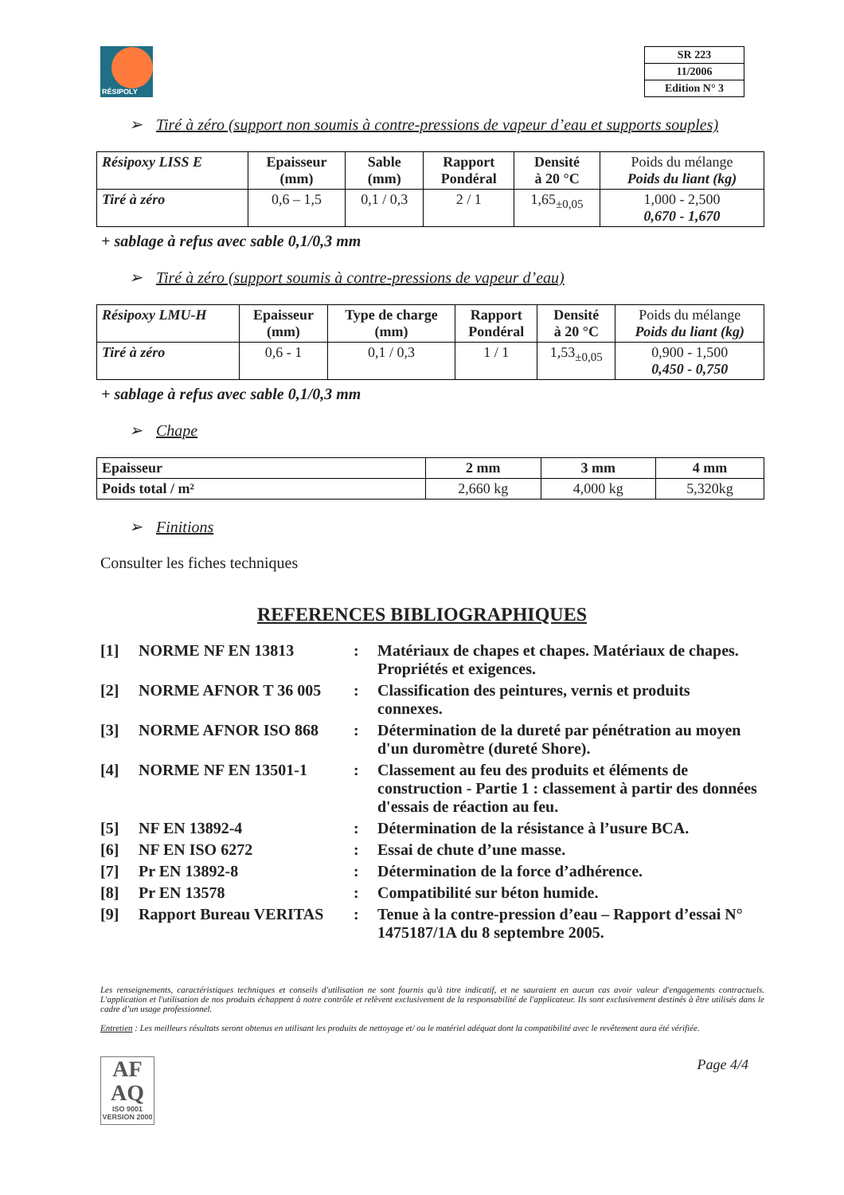RÉSIPOLY
| SR 223 |
| 11/2006 |
| Edition N° 3 |
➢ Tiré à zéro (support non soumis à contre-pressions de vapeur d’eau et supports souples)
| Résipoxy LISS E | Epaisseur (mm) | Sable (mm) | Rapport Pondéral | Densité à 20 °C | Poids du mélange Poids du liant (kg) |
| --- | --- | --- | --- | --- | --- |
| Tiré à zéro | 0,6 – 1,5 | 0,1 / 0,3 | 2 / 1 | 1,65<sub>±0,05</sub> | 1,000 - 2,500 0,670 - 1,670 |
+ sablage à refus avec sable 0,1/0,3 mm
➢ Tiré à zéro (support soumis à contre-pressions de vapeur d’eau)
| Résipoxy LMU-H | Epaisseur (mm) | Type de charge (mm) | Rapport Pondéral | Densité à 20 °C | Poids du mélange Poids du liant (kg) |
| --- | --- | --- | --- | --- | --- |
| Tiré à zéro | 0,6 - 1 | 0,1 / 0,3 | 1 / 1 | 1,53<sub>±0,05</sub> | 0,900 - 1,500 0,450 - 0,750 |
+ sablage à refus avec sable 0,1/0,3 mm
➢ Chape
| Epaisseur | 2 mm | 3 mm | 4 mm |
| --- | --- | --- | --- |
| Poids total / m² | 2,660 kg | 4,000 kg | 5,320kg |
➢ Finitions
Consulter les fiches techniques
REFERENCES BIBLIOGRAPHIQUES
| [1] | NORME NF EN 13813 | : | Matériaux de chapes et chapes. Matériaux de chapes. Propriétés et exigences. |
| [2] | NORME AFNOR T 36 005 | : | Classification des peintures, vernis et produits connexes. |
| [3] | NORME AFNOR ISO 868 | : | Détermination de la dureté par pénétration au moyen d'un duromètre (dureté Shore). |
| [4] | NORME NF EN 13501-1 | : | Classement au feu des produits et éléments de construction - Partie 1 : classement à partir des données d'essais de réaction au feu. |
| [5] | NF EN 13892-4 | : | Détermination de la résistance à l’usure BCA. |
| [6] | NF EN ISO 6272 | : | Essai de chute d’une masse. |
| [7] | Pr EN 13892-8 | : | Détermination de la force d’adhérence. |
| [8] | Pr EN 13578 | : | Compatibilité sur béton humide. |
| [9] | Rapport Bureau VERITAS | : | Tenue à la contre-pression d’eau – Rapport d’essai N° 1475187/1A du 8 septembre 2005. |
Les renseignements, caractéristiques techniques et conseils d'utilisation ne sont fournis qu'à titre indicatif, et ne sauraient en aucun cas avoir valeur d'engagements contractuels. L'application et l'utilisation de nos produits échappent à notre contrôle et relèvent exclusivement de la responsabilité de l'applicateur. Ils sont exclusivement destinés à être utilisés dans le cadre d’un usage professionnel.
Entretien : Les meilleurs résultats seront obtenus en utilisant les produits de nettoyage et/ ou le matériel adéquat dont la compatibilité avec le revêtement aura été vérifiée.
AF
AQ
ISO 9001
VERSION 2000
Page 4/4